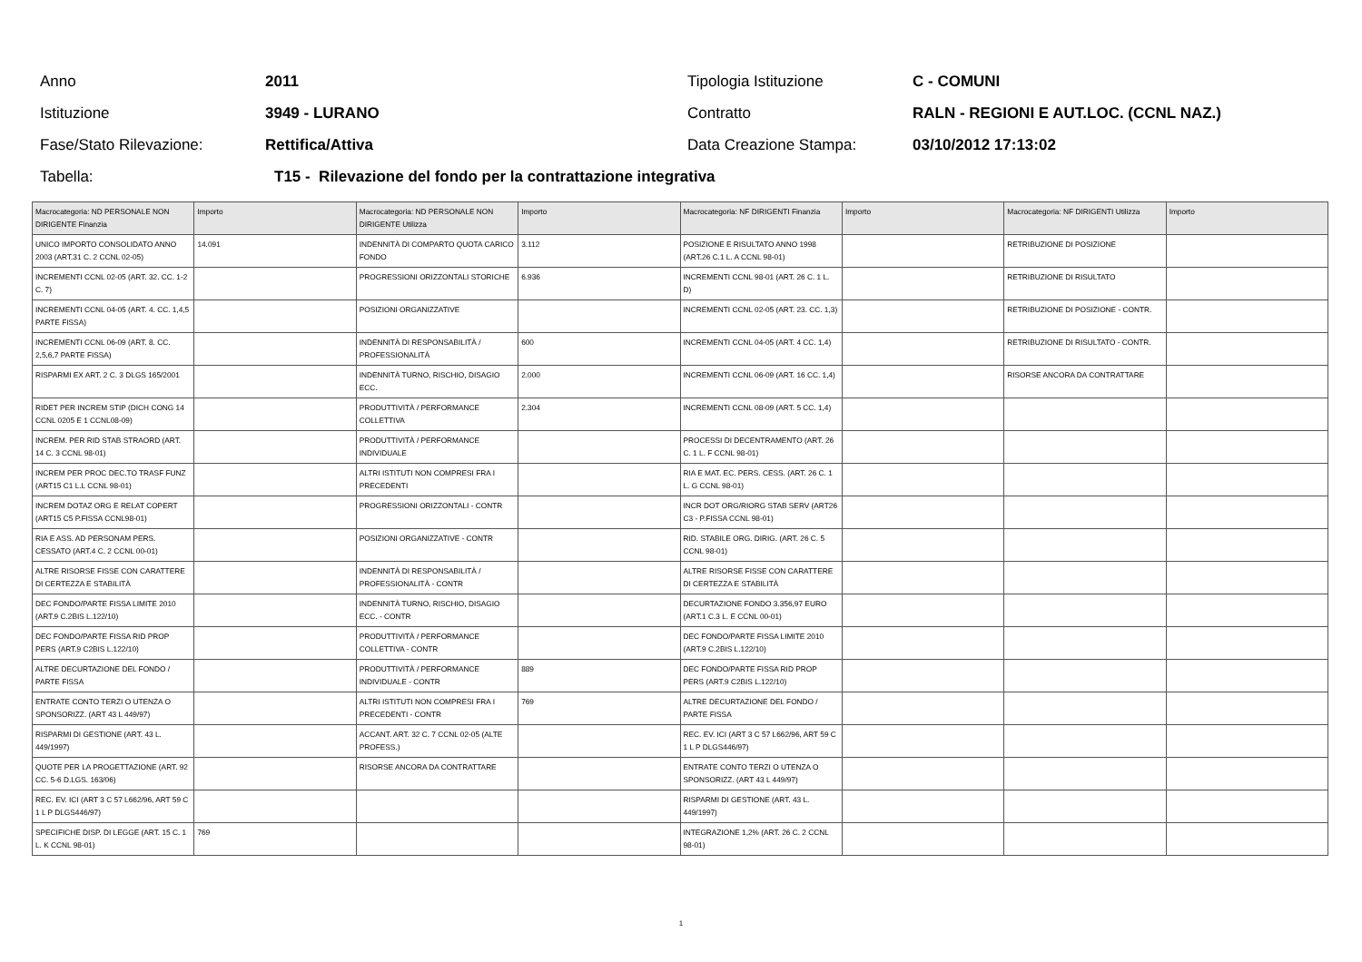Anno 2011 Tipologia Istituzione C - COMUNI
Istituzione 3949 - LURANO Contratto
RALN - REGIONI E AUT.LOC. (CCNL NAZ.)
Fase/Stato Rilevazione: Rettifica/Attiva Data Creazione Stampa: 03/10/2012 17:13:02
Tabella:
T15 - Rilevazione del fondo per la contrattazione integrativa
| Macrocategoria: ND PERSONALE NON DIRIGENTE Finanzia | Importo | Macrocategoria: ND PERSONALE NON DIRIGENTE Utilizza | Importo | Macrocategoria: NF DIRIGENTI Finanzia | Importo | Macrocategoria: NF DIRIGENTI Utilizza | Importo |
| --- | --- | --- | --- | --- | --- | --- | --- |
| UNICO IMPORTO CONSOLIDATO ANNO 2003 (ART.31 C. 2 CCNL 02-05) | 14.091 | INDENNITÀ DI COMPARTO QUOTA CARICO FONDO | 3.112 | POSIZIONE E RISULTATO ANNO 1998 (ART.26 C.1 L. A CCNL 98-01) | | RETRIBUZIONE DI POSIZIONE | |
| INCREMENTI CCNL 02-05 (ART. 32. CC. 1-2 C. 7) | | PROGRESSIONI ORIZZONTALI STORICHE | 6.936 | INCREMENTI CCNL 98-01 (ART. 26 C. 1 L. D) | | RETRIBUZIONE DI RISULTATO | |
| INCREMENTI CCNL 04-05 (ART. 4. CC. 1,4,5 PARTE FISSA) | | POSIZIONI ORGANIZZATIVE | | INCREMENTI CCNL 02-05 (ART. 23. CC. 1,3) | | RETRIBUZIONE DI POSIZIONE - CONTR. | |
| INCREMENTI CCNL 06-09 (ART. 8. CC. 2,5,6,7 PARTE FISSA) | | INDENNITÀ DI RESPONSABILITÀ / PROFESSIONALITÀ | 600 | INCREMENTI CCNL 04-05 (ART. 4 CC. 1,4) | | RETRIBUZIONE DI RISULTATO - CONTR. | |
| RISPARMI EX ART. 2 C. 3 DLGS 165/2001 | | INDENNITÀ TURNO, RISCHIO, DISAGIO ECC. | 2.000 | INCREMENTI CCNL 06-09 (ART. 16 CC. 1,4) | | RISORSE ANCORA DA CONTRATTARE | |
| RIDET PER INCREM STIP (DICH CONG 14 CCNL 0205 E 1 CCNL08-09) | | PRODUTTIVITÀ / PERFORMANCE COLLETTIVA | 2.304 | INCREMENTI CCNL 08-09 (ART. 5 CC. 1,4) | | | |
| INCREM. PER RID STAB STRAORD (ART. 14 C. 3 CCNL 98-01) | | PRODUTTIVITÀ / PERFORMANCE INDIVIDUALE | | PROCESSI DI DECENTRAMENTO (ART. 26 C. 1 L. F CCNL 98-01) | | | |
| INCREM PER PROC DEC.TO TRASF FUNZ (ART15 C1 L.L CCNL 98-01) | | ALTRI ISTITUTI NON COMPRESI FRA I PRECEDENTI | | RIA E MAT. EC. PERS. CESS. (ART. 26 C. 1 L. G CCNL 98-01) | | | |
| INCREM DOTAZ ORG E RELAT COPERT (ART15 C5 P.FISSA CCNL98-01) | | PROGRESSIONI ORIZZONTALI - CONTR | | INCR DOT ORG/RIORG STAB SERV (ART26 C3 - P.FISSA CCNL 98-01) | | | |
| RIA E ASS. AD PERSONAM PERS. CESSATO (ART.4 C. 2 CCNL 00-01) | | POSIZIONI ORGANIZZATIVE - CONTR | | RID. STABILE ORG. DIRIG. (ART. 26 C. 5 CCNL 98-01) | | | |
| ALTRE RISORSE FISSE CON CARATTERE DI CERTEZZA E STABILITÀ | | INDENNITÀ DI RESPONSABILITÀ / PROFESSIONALITÀ - CONTR | | ALTRE RISORSE FISSE CON CARATTERE DI CERTEZZA E STABILITÀ | | | |
| DEC FONDO/PARTE FISSA LIMITE 2010 (ART.9 C.2BIS L.122/10) | | INDENNITÀ TURNO, RISCHIO, DISAGIO ECC. - CONTR | | DECURTAZIONE FONDO 3.356,97 EURO (ART.1 C.3 L. E CCNL 00-01) | | | |
| DEC FONDO/PARTE FISSA RID PROP PERS (ART.9 C2BIS L.122/10) | | PRODUTTIVITÀ / PERFORMANCE COLLETTIVA - CONTR | | DEC FONDO/PARTE FISSA LIMITE 2010 (ART.9 C.2BIS L.122/10) | | | |
| ALTRE DECURTAZIONE DEL FONDO / PARTE FISSA | | PRODUTTIVITÀ / PERFORMANCE INDIVIDUALE - CONTR | 889 | DEC FONDO/PARTE FISSA RID PROP PERS (ART.9 C2BIS L.122/10) | | | |
| ENTRATE CONTO TERZI O UTENZA O SPONSORIZZ. (ART 43 L 449/97) | | ALTRI ISTITUTI NON COMPRESI FRA I PRECEDENTI - CONTR | 769 | ALTRE DECURTAZIONE DEL FONDO / PARTE FISSA | | | |
| RISPARMI DI GESTIONE (ART. 43 L. 449/1997) | | ACCANT. ART. 32 C. 7 CCNL 02-05 (ALTE PROFESS.) | | REC. EV. ICI (ART 3 C 57 L662/96, ART 59 C 1 L P DLGS446/97) | | | |
| QUOTE PER LA PROGETTAZIONE (ART. 92 CC. 5-6 D.LGS. 163/06) | | RISORSE ANCORA DA CONTRATTARE | | ENTRATE CONTO TERZI O UTENZA O SPONSORIZZ. (ART 43 L 449/97) | | | |
| REC. EV. ICI (ART 3 C 57 L662/96, ART 59 C 1 L P DLGS446/97) | | | | RISPARMI DI GESTIONE (ART. 43 L. 449/1997) | | | |
| SPECIFICHE DISP. DI LEGGE (ART. 15 C. 1 L. K CCNL 98-01) | 769 | | | INTEGRAZIONE 1,2% (ART. 26 C. 2 CCNL 98-01) | | | |
1